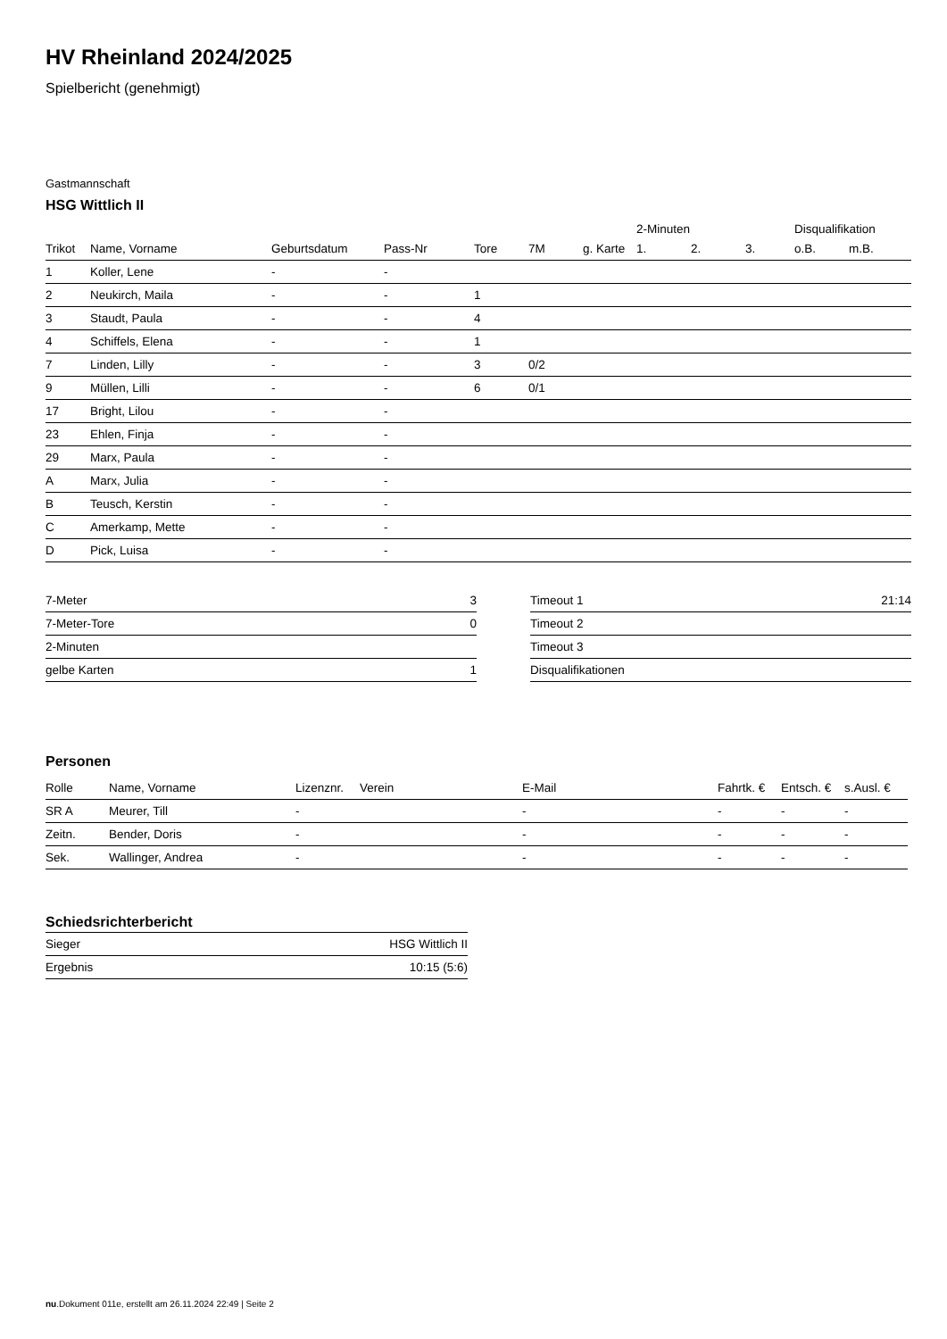HV Rheinland 2024/2025
Spielbericht (genehmigt)
Gastmannschaft
HSG Wittlich II
| | | | | | | | 2-Minuten | | | Disqualifikation | |
| --- | --- | --- | --- | --- | --- | --- | --- | --- | --- | --- | --- |
| Trikot | Name, Vorname | Geburtsdatum | Pass-Nr | Tore | 7M | g. Karte | 1. | 2. | 3. | o.B. | m.B. |
| 1 | Koller, Lene | - | - | | | | | | | | |
| 2 | Neukirch, Maila | - | - | 1 | | | | | | | |
| 3 | Staudt, Paula | - | - | 4 | | | | | | | |
| 4 | Schiffels, Elena | - | - | 1 | | | | | | | |
| 7 | Linden, Lilly | - | - | 3 | 0/2 | | | | | | |
| 9 | Müllen, Lilli | - | - | 6 | 0/1 | | | | | | |
| 17 | Bright, Lilou | - | - | | | | | | | | |
| 23 | Ehlen, Finja | - | - | | | | | | | | |
| 29 | Marx, Paula | - | - | | | | | | | | |
| A | Marx, Julia | - | - | | | | | | | | |
| B | Teusch, Kerstin | - | - | | | | | | | | |
| C | Amerkamp, Mette | - | - | | | | | | | | |
| D | Pick, Luisa | - | - | | | | | | | | |
| 7-Meter | 3 |
| 7-Meter-Tore | 0 |
| 2-Minuten | |
| gelbe Karten | 1 |
| Timeout 1 | 21:14 |
| Timeout 2 | |
| Timeout 3 | |
| Disqualifikationen | |
Personen
| Rolle | Name, Vorname | Lizenznr. | Verein | E-Mail | Fahrtk. € | Entsch. € | s.Ausl. € |
| --- | --- | --- | --- | --- | --- | --- | --- |
| SR A | Meurer, Till | - | | - | - | - | - |
| Zeitn. | Bender, Doris | - | | - | - | - | - |
| Sek. | Wallinger, Andrea | - | | - | - | - | - |
Schiedsrichterbericht
| Sieger | HSG Wittlich II |
| Ergebnis | 10:15 (5:6) |
nu.Dokument 011e, erstellt am 26.11.2024 22:49 | Seite 2